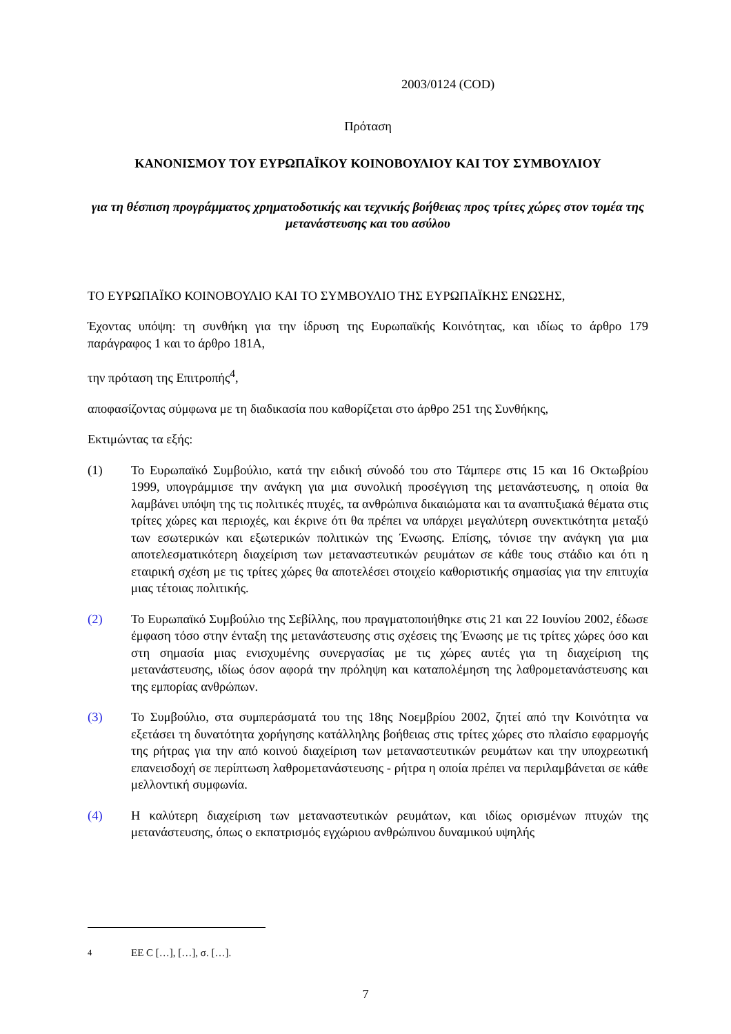2003/0124 (COD)
Πρόταση
ΚΑΝΟΝΙΣΜΟΥ ΤΟΥ ΕΥΡΩΠΑΪΚΟΥ ΚΟΙΝΟΒΟΥΛΙΟΥ ΚΑΙ ΤΟΥ ΣΥΜΒΟΥΛΙΟΥ
για τη θέσπιση προγράμματος χρηματοδοτικής και τεχνικής βοήθειας προς τρίτες χώρες στον τομέα της μετανάστευσης και του ασύλου
ΤΟ ΕΥΡΩΠΑΪΚΟ ΚΟΙΝΟΒΟΥΛΙΟ ΚΑΙ ΤΟ ΣΥΜΒΟΥΛΙΟ ΤΗΣ ΕΥΡΩΠΑΪΚΗΣ ΕΝΩΣΗΣ,
Έχοντας υπόψη: τη συνθήκη για την ίδρυση της Ευρωπαϊκής Κοινότητας, και ιδίως το άρθρο 179 παράγραφος 1 και το άρθρο 181Α,
την πρόταση της Επιτροπής<sup>4</sup>,
αποφασίζοντας σύμφωνα με τη διαδικασία που καθορίζεται στο άρθρο 251 της Συνθήκης,
Εκτιμώντας τα εξής:
(1) Το Ευρωπαϊκό Συμβούλιο, κατά την ειδική σύνοδό του στο Τάμπερε στις 15 και 16 Οκτωβρίου 1999, υπογράμμισε την ανάγκη για μια συνολική προσέγγιση της μετανάστευσης, η οποία θα λαμβάνει υπόψη της τις πολιτικές πτυχές, τα ανθρώπινα δικαιώματα και τα αναπτυξιακά θέματα στις τρίτες χώρες και περιοχές, και έκρινε ότι θα πρέπει να υπάρχει μεγαλύτερη συνεκτικότητα μεταξύ των εσωτερικών και εξωτερικών πολιτικών της Ένωσης. Επίσης, τόνισε την ανάγκη για μια αποτελεσματικότερη διαχείριση των μεταναστευτικών ρευμάτων σε κάθε τους στάδιο και ότι η εταιρική σχέση με τις τρίτες χώρες θα αποτελέσει στοιχείο καθοριστικής σημασίας για την επιτυχία μιας τέτοιας πολιτικής.
(2) Το Ευρωπαϊκό Συμβούλιο της Σεβίλλης, που πραγματοποιήθηκε στις 21 και 22 Ιουνίου 2002, έδωσε έμφαση τόσο στην ένταξη της μετανάστευσης στις σχέσεις της Ένωσης με τις τρίτες χώρες όσο και στη σημασία μιας ενισχυμένης συνεργασίας με τις χώρες αυτές για τη διαχείριση της μετανάστευσης, ιδίως όσον αφορά την πρόληψη και καταπολέμηση της λαθρομετανάστευσης και της εμπορίας ανθρώπων.
(3) Το Συμβούλιο, στα συμπεράσματά του της 18ης Νοεμβρίου 2002, ζητεί από την Κοινότητα να εξετάσει τη δυνατότητα χορήγησης κατάλληλης βοήθειας στις τρίτες χώρες στο πλαίσιο εφαρμογής της ρήτρας για την από κοινού διαχείριση των μεταναστευτικών ρευμάτων και την υποχρεωτική επανεισδοχή σε περίπτωση λαθρομετανάστευσης - ρήτρα η οποία πρέπει να περιλαμβάνεται σε κάθε μελλοντική συμφωνία.
(4) Η καλύτερη διαχείριση των μεταναστευτικών ρευμάτων, και ιδίως ορισμένων πτυχών της μετανάστευσης, όπως ο εκπατρισμός εγχώριου ανθρώπινου δυναμικού υψηλής
<sup>4</sup> ΕΕ C […], […], σ. […].
7